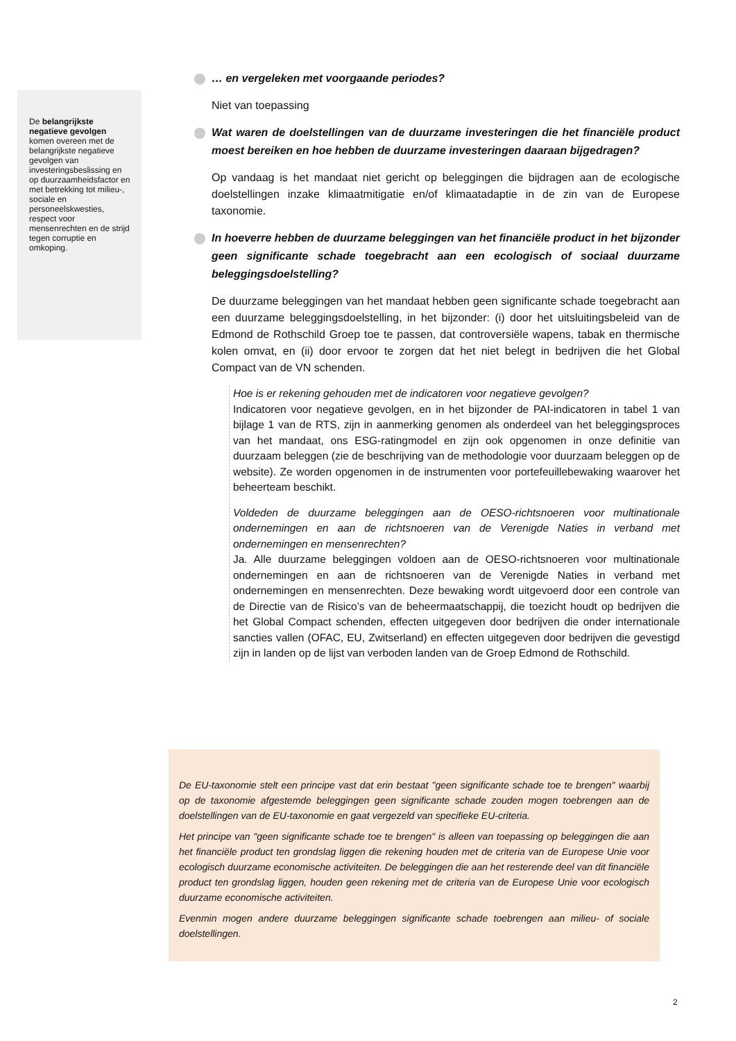De belangrijkste negatieve gevolgen komen overeen met de belangrijkste negatieve gevolgen van investeringsbeslissing en op duurzaamheidsfactor en met betrekking tot milieu-, sociale en personeelskwesties, respect voor mensenrechten en de strijd tegen corruptie en omkoping.
… en vergeleken met voorgaande periodes?
Niet van toepassing
Wat waren de doelstellingen van de duurzame investeringen die het financiële product moest bereiken en hoe hebben de duurzame investeringen daaraan bijgedragen?
Op vandaag is het mandaat niet gericht op beleggingen die bijdragen aan de ecologische doelstellingen inzake klimaatmitigatie en/of klimaatadaptie in de zin van de Europese taxonomie.
In hoeverre hebben de duurzame beleggingen van het financiële product in het bijzonder geen significante schade toegebracht aan een ecologisch of sociaal duurzame beleggingsdoelstelling?
De duurzame beleggingen van het mandaat hebben geen significante schade toegebracht aan een duurzame beleggingsdoelstelling, in het bijzonder: (i) door het uitsluitingsbeleid van de Edmond de Rothschild Groep toe te passen, dat controversiële wapens, tabak en thermische kolen omvat, en (ii) door ervoor te zorgen dat het niet belegt in bedrijven die het Global Compact van de VN schenden.
Hoe is er rekening gehouden met de indicatoren voor negatieve gevolgen?
Indicatoren voor negatieve gevolgen, en in het bijzonder de PAI-indicatoren in tabel 1 van bijlage 1 van de RTS, zijn in aanmerking genomen als onderdeel van het beleggingsproces van het mandaat, ons ESG-ratingmodel en zijn ook opgenomen in onze definitie van duurzaam beleggen (zie de beschrijving van de methodologie voor duurzaam beleggen op de website). Ze worden opgenomen in de instrumenten voor portefeuillebewaking waarover het beheerteam beschikt.
Voldeden de duurzame beleggingen aan de OESO-richtsnoeren voor multinationale ondernemingen en aan de richtsnoeren van de Verenigde Naties in verband met ondernemingen en mensenrechten?
Ja. Alle duurzame beleggingen voldoen aan de OESO-richtsnoeren voor multinationale ondernemingen en aan de richtsnoeren van de Verenigde Naties in verband met ondernemingen en mensenrechten. Deze bewaking wordt uitgevoerd door een controle van de Directie van de Risico’s van de beheermaatschappij, die toezicht houdt op bedrijven die het Global Compact schenden, effecten uitgegeven door bedrijven die onder internationale sancties vallen (OFAC, EU, Zwitserland) en effecten uitgegeven door bedrijven die gevestigd zijn in landen op de lijst van verboden landen van de Groep Edmond de Rothschild.
De EU-taxonomie stelt een principe vast dat erin bestaat "geen significante schade toe te brengen" waarbij op de taxonomie afgestemde beleggingen geen significante schade zouden mogen toebrengen aan de doelstellingen van de EU-taxonomie en gaat vergezeld van specifieke EU-criteria.
Het principe van "geen significante schade toe te brengen" is alleen van toepassing op beleggingen die aan het financiële product ten grondslag liggen die rekening houden met de criteria van de Europese Unie voor ecologisch duurzame economische activiteiten. De beleggingen die aan het resterende deel van dit financiële product ten grondslag liggen, houden geen rekening met de criteria van de Europese Unie voor ecologisch duurzame economische activiteiten.
Evenmin mogen andere duurzame beleggingen significante schade toebrengen aan milieu- of sociale doelstellingen.
2